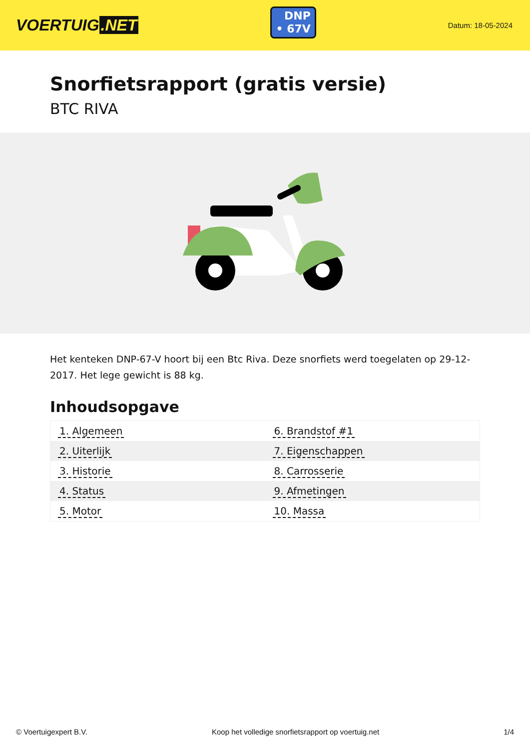VOERTUIG.NET
DNP
• 67V
Datum: 18-05-2024
Snorfietsrapport (gratis versie)
BTC RIVA
Het kenteken DNP-67-V hoort bij een Btc Riva. Deze snorfiets werd toegelaten op 29-12-2017. Het lege gewicht is 88 kg.
Inhoudsopgave
| 1. Algemeen | 6. Brandstof #1 |
| 2. Uiterlijk | 7. Eigenschappen |
| 3. Historie | 8. Carrosserie |
| 4. Status | 9. Afmetingen |
| 5. Motor | 10. Massa |
© Voertuigexpert B.V. Koop het volledige snorfietsrapport op voertuig.net 1/4